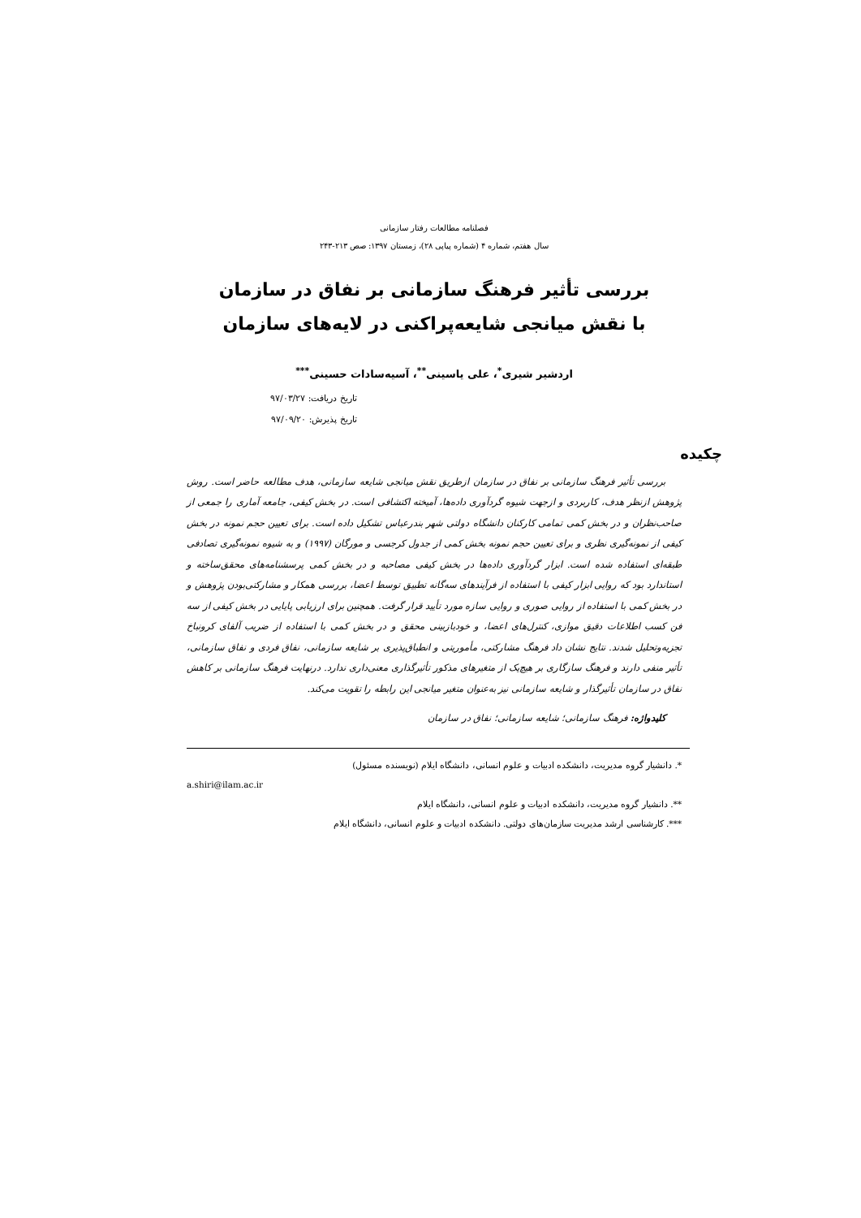فصلنامه مطالعات رفتار سازمانی
سال هفتم، شماره ۴ (شماره پیاپی ۲۸)، زمستان ۱۳۹۷: صص ۲۱۳-۲۴۳
بررسی تأثیر فرهنگ سازمانی بر نفاق در سازمان
با نقش میانجی شایعه‌پراکنی در لایه‌های سازمان
اردشیر شیری<sup>*</sup>، علی یاسینی<sup>**</sup>، آسیه‌سادات حسینی<sup>***</sup>
تاریخ دریافت: ۹۷/۰۳/۲۷
تاریخ پذیرش: ۹۷/۰۹/۲۰
چکیده
بررسی تأثیر فرهنگ سازمانی بر نفاق در سازمان ازطریق نقش میانجی شایعه سازمانی، هدف مطالعه حاضر است. روش پژوهش ازنظر هدف، کاربردی و ازجهت شیوه گردآوری داده‌ها، آمیخته اکتشافی است. در بخش کیفی، جامعه آماری را جمعی از صاحب‌نظران و در بخش کمی تمامی کارکنان دانشگاه دولتی شهر بندرعباس تشکیل داده است. برای تعیین حجم نمونه در بخش کیفی از نمونه‌گیری نظری و برای تعیین حجم نمونه بخش کمی از جدول کرجسی و مورگان (۱۹۹۷) و به شیوه نمونه‌گیری تصادفی طبقه‌ای استفاده شده است. ابزار گردآوری داده‌ها در بخش کیفی مصاحبه و در بخش کمی پرسشنامه‌های محقق‌ساخته و استاندارد بود که روایی ابزار کیفی با استفاده از فرآیندهای سه‌گانه تطبیق توسط اعضا، بررسی همکار و مشارکتی‌بودن پژوهش و در بخش کمی با استفاده از روایی صوری و روایی سازه مورد تأیید قرار گرفت. همچنین برای ارزیابی پایایی در بخش کیفی از سه فن کسب اطلاعات دقیق موازی، کنترل‌های اعضا، و خودبازبینی محقق و در بخش کمی با استفاده از ضریب آلفای کرونباخ تجزیه‌وتحلیل شدند. نتایج نشان داد فرهنگ مشارکتی، مأموریتی و انطباق‌پذیری بر شایعه سازمانی، نفاق فردی و نفاق سازمانی، تأثیر منفی دارند و فرهنگ سازگاری بر هیچ‌یک از متغیرهای مذکور تأثیرگذاری معنی‌داری ندارد. درنهایت فرهنگ سازمانی بر کاهش نفاق در سازمان تأثیرگذار و شایعه سازمانی نیز به‌عنوان متغیر میانجی این رابطه را تقویت می‌کند.
کلیدواژه: فرهنگ سازمانی؛ شایعه سازمانی؛ نفاق در سازمان
*. دانشیار گروه مدیریت، دانشکده ادبیات و علوم انسانی، دانشگاه ایلام (نویسنده مسئول)
a.shiri@ilam.ac.ir
**. دانشیار گروه مدیریت، دانشکده ادبیات و علوم انسانی، دانشگاه ایلام
***. کارشناسی ارشد مدیریت سازمان‌های دولتی. دانشکده ادبیات و علوم انسانی، دانشگاه ایلام